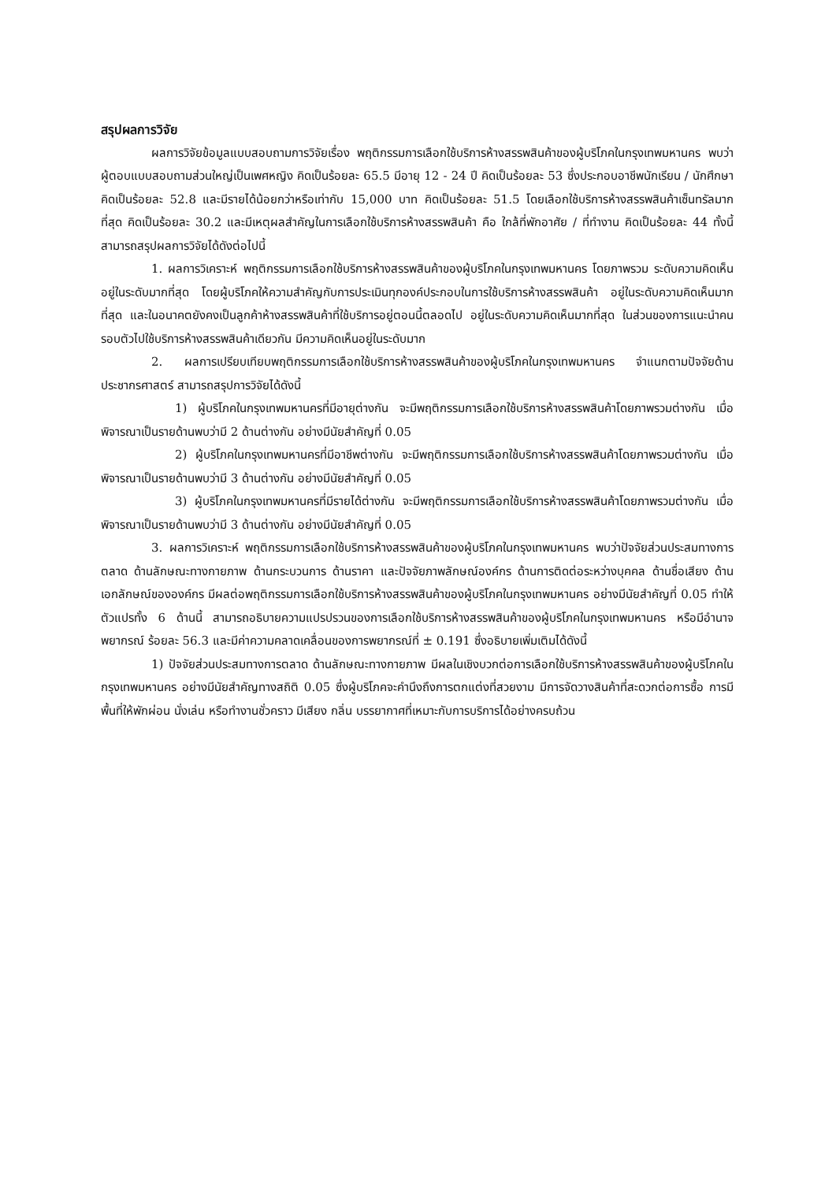สรุปผลการวิจัย
ผลการวิจัยข้อมูลแบบสอบถามการวิจัยเรื่อง พฤติกรรมการเลือกใช้บริการห้างสรรพสินค้าของผู้บริโภคในกรุงเทพมหานคร พบว่าผู้ตอบแบบสอบถามส่วนใหญ่เป็นเพศหญิง คิดเป็นร้อยละ 65.5 มีอายุ 12 - 24 ปี คิดเป็นร้อยละ 53 ซึ่งประกอบอาชีพนักเรียน / นักศึกษา คิดเป็นร้อยละ 52.8 และมีรายได้น้อยกว่าหรือเท่ากับ 15,000 บาท คิดเป็นร้อยละ 51.5 โดยเลือกใช้บริการห้างสรรพสินค้าเซ็นทรัลมากที่สุด คิดเป็นร้อยละ 30.2 และมีเหตุผลสำคัญในการเลือกใช้บริการห้างสรรพสินค้า คือ ใกล้ที่พักอาศัย / ที่ทำงาน คิดเป็นร้อยละ 44 ทั้งนี้สามารถสรุปผลการวิจัยได้ดังต่อไปนี้
1. ผลการวิเคราะห์ พฤติกรรมการเลือกใช้บริการห้างสรรพสินค้าของผู้บริโภคในกรุงเทพมหานคร โดยภาพรวม ระดับความคิดเห็นอยู่ในระดับมากที่สุด โดยผู้บริโภคให้ความสำคัญกับการประเมินทุกองค์ประกอบในการใช้บริการห้างสรรพสินค้า อยู่ในระดับความคิดเห็นมากที่สุด และในอนาคตยังคงเป็นลูกค้าห้างสรรพสินค้าที่ใช้บริการอยู่ตอนนี้ตลอดไป อยู่ในระดับความคิดเห็นมากที่สุด ในส่วนของการแนะนำคนรอบตัวไปใช้บริการห้างสรรพสินค้าเดียวกัน มีความคิดเห็นอยู่ในระดับมาก
2. ผลการเปรียบเทียบพฤติกรรมการเลือกใช้บริการห้างสรรพสินค้าของผู้บริโภคในกรุงเทพมหานคร จำแนกตามปัจจัยด้านประชากรศาสตร์ สามารถสรุปการวิจัยได้ดังนี้
1) ผู้บริโภคในกรุงเทพมหานครที่มีอายุต่างกัน จะมีพฤติกรรมการเลือกใช้บริการห้างสรรพสินค้าโดยภาพรวมต่างกัน เมื่อพิจารณาเป็นรายด้านพบว่ามี 2 ด้านต่างกัน อย่างมีนัยสำคัญที่ 0.05
2) ผู้บริโภคในกรุงเทพมหานครที่มีอาชีพต่างกัน จะมีพฤติกรรมการเลือกใช้บริการห้างสรรพสินค้าโดยภาพรวมต่างกัน เมื่อพิจารณาเป็นรายด้านพบว่ามี 3 ด้านต่างกัน อย่างมีนัยสำคัญที่ 0.05
3) ผู้บริโภคในกรุงเทพมหานครที่มีรายได้ต่างกัน จะมีพฤติกรรมการเลือกใช้บริการห้างสรรพสินค้าโดยภาพรวมต่างกัน เมื่อพิจารณาเป็นรายด้านพบว่ามี 3 ด้านต่างกัน อย่างมีนัยสำคัญที่ 0.05
3. ผลการวิเคราะห์ พฤติกรรมการเลือกใช้บริการห้างสรรพสินค้าของผู้บริโภคในกรุงเทพมหานคร พบว่าปัจจัยส่วนประสมทางการตลาด ด้านลักษณะทางกายภาพ ด้านกระบวนการ ด้านราคา และปัจจัยภาพลักษณ์องค์กร ด้านการติดต่อระหว่างบุคคล ด้านชื่อเสียง ด้านเอกลักษณ์ขององค์กร มีผลต่อพฤติกรรมการเลือกใช้บริการห้างสรรพสินค้าของผู้บริโภคในกรุงเทพมหานคร อย่างมีนัยสำคัญที่ 0.05 ทำให้ตัวแปรทั้ง 6 ด้านนี้ สามารถอธิบายความแปรปรวนของการเลือกใช้บริการห้างสรรพสินค้าของผู้บริโภคในกรุงเทพมหานคร หรือมีอำนาจพยากรณ์ ร้อยละ 56.3 และมีค่าความคลาดเคลื่อนของการพยากรณ์ที่ ± 0.191 ซึ่งอธิบายเพิ่มเติมได้ดังนี้
1) ปัจจัยส่วนประสมทางการตลาด ด้านลักษณะทางกายภาพ มีผลในเชิงบวกต่อการเลือกใช้บริการห้างสรรพสินค้าของผู้บริโภคในกรุงเทพมหานคร อย่างมีนัยสำคัญทางสถิติ 0.05 ซึ่งผู้บริโภคจะคำนึงถึงการตกแต่งที่สวยงาม มีการจัดวางสินค้าที่สะดวกต่อการซื้อ การมีพื้นที่ให้พักผ่อน นั่งเล่น หรือทำงานชั่วคราว มีเสียง กลิ่น บรรยากาศที่เหมาะกับการบริการได้อย่างครบถ้วน